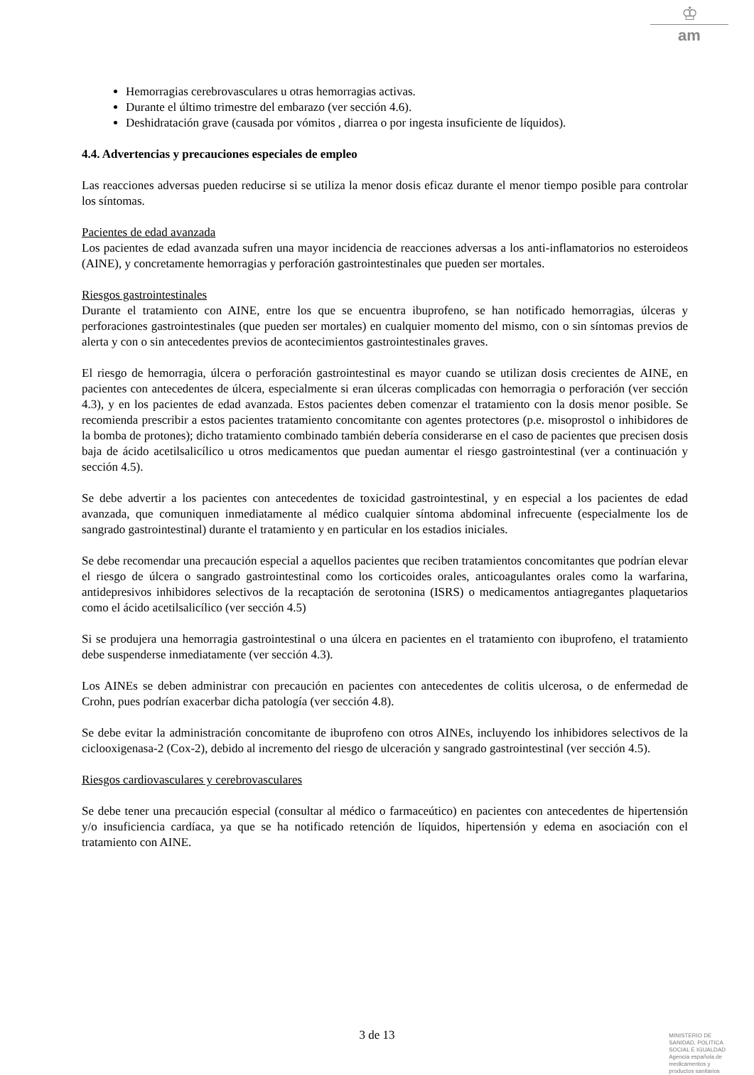♔
am
Hemorragias cerebrovasculares u otras hemorragias activas.
Durante el último trimestre del embarazo (ver sección 4.6).
Deshidratación grave (causada por vómitos , diarrea o por ingesta insuficiente de líquidos).
4.4. Advertencias y precauciones especiales de empleo
Las reacciones adversas pueden reducirse si se utiliza la menor dosis eficaz durante el menor tiempo posible para controlar los síntomas.
Pacientes de edad avanzada
Los pacientes de edad avanzada sufren una mayor incidencia de reacciones adversas a los anti-inflamatorios no esteroideos (AINE), y concretamente hemorragias y perforación gastrointestinales que pueden ser mortales.
Riesgos gastrointestinales
Durante el tratamiento con AINE, entre los que se encuentra ibuprofeno, se han notificado hemorragias, úlceras y perforaciones gastrointestinales (que pueden ser mortales) en cualquier momento del mismo, con o sin síntomas previos de alerta y con o sin antecedentes previos de acontecimientos gastrointestinales graves.
El riesgo de hemorragia, úlcera o perforación gastrointestinal es mayor cuando se utilizan dosis crecientes de AINE, en pacientes con antecedentes de úlcera, especialmente si eran úlceras complicadas con hemorragia o perforación (ver sección 4.3), y en los pacientes de edad avanzada. Estos pacientes deben comenzar el tratamiento con la dosis menor posible. Se recomienda prescribir a estos pacientes tratamiento concomitante con agentes protectores (p.e. misoprostol o inhibidores de la bomba de protones); dicho tratamiento combinado también debería considerarse en el caso de pacientes que precisen dosis baja de ácido acetilsalicílico u otros medicamentos que puedan aumentar el riesgo gastrointestinal (ver a continuación y sección 4.5).
Se debe advertir a los pacientes con antecedentes de toxicidad gastrointestinal, y en especial a los pacientes de edad avanzada, que comuniquen inmediatamente al médico cualquier síntoma abdominal infrecuente (especialmente los de sangrado gastrointestinal) durante el tratamiento y en particular en los estadios iniciales.
Se debe recomendar una precaución especial a aquellos pacientes que reciben tratamientos concomitantes que podrían elevar el riesgo de úlcera o sangrado gastrointestinal como los corticoides orales, anticoagulantes orales como la warfarina, antidepresivos inhibidores selectivos de la recaptación de serotonina (ISRS) o medicamentos antiagregantes plaquetarios como el ácido acetilsalicílico (ver sección 4.5)
Si se produjera una hemorragia gastrointestinal o una úlcera en pacientes en el tratamiento con ibuprofeno, el tratamiento debe suspenderse inmediatamente (ver sección 4.3).
Los AINEs se deben administrar con precaución en pacientes con antecedentes de colitis ulcerosa, o de enfermedad de Crohn, pues podrían exacerbar dicha patología (ver sección 4.8).
Se debe evitar la administración concomitante de ibuprofeno con otros AINEs, incluyendo los inhibidores selectivos de la ciclooxigenasa-2 (Cox-2), debido al incremento del riesgo de ulceración y sangrado gastrointestinal (ver sección 4.5).
Riesgos cardiovasculares y cerebrovasculares
Se debe tener una precaución especial (consultar al médico o farmaceútico) en pacientes con antecedentes de hipertensión y/o insuficiencia cardíaca, ya que se ha notificado retención de líquidos, hipertensión y edema en asociación con el tratamiento con AINE.
3 de 13
MINISTERIO DE
SANIDAD, POLITICA
SOCIAL E IGUALDAD
Agencia española de
medicamentos y
productos sanitarios